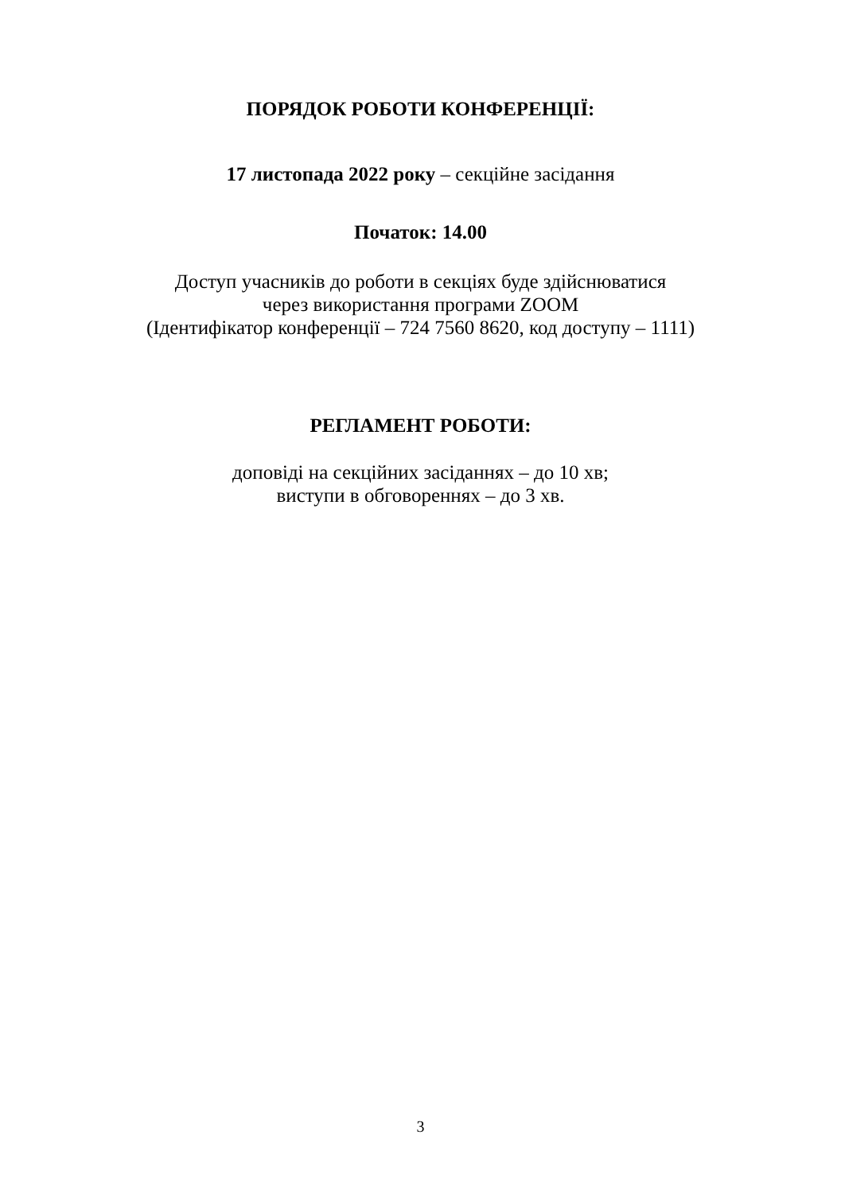ПОРЯДОК РОБОТИ КОНФЕРЕНЦІЇ:
17 листопада 2022 року – секційне засідання
Початок: 14.00
Доступ учасників до роботи в секціях буде здійснюватися
через використання програми ZOOM
(Ідентифікатор конференції – 724 7560 8620, код доступу – 1111)
РЕГЛАМЕНТ РОБОТИ:
доповіді на секційних засіданнях – до 10 хв;
виступи в обговореннях – до 3 хв.
3